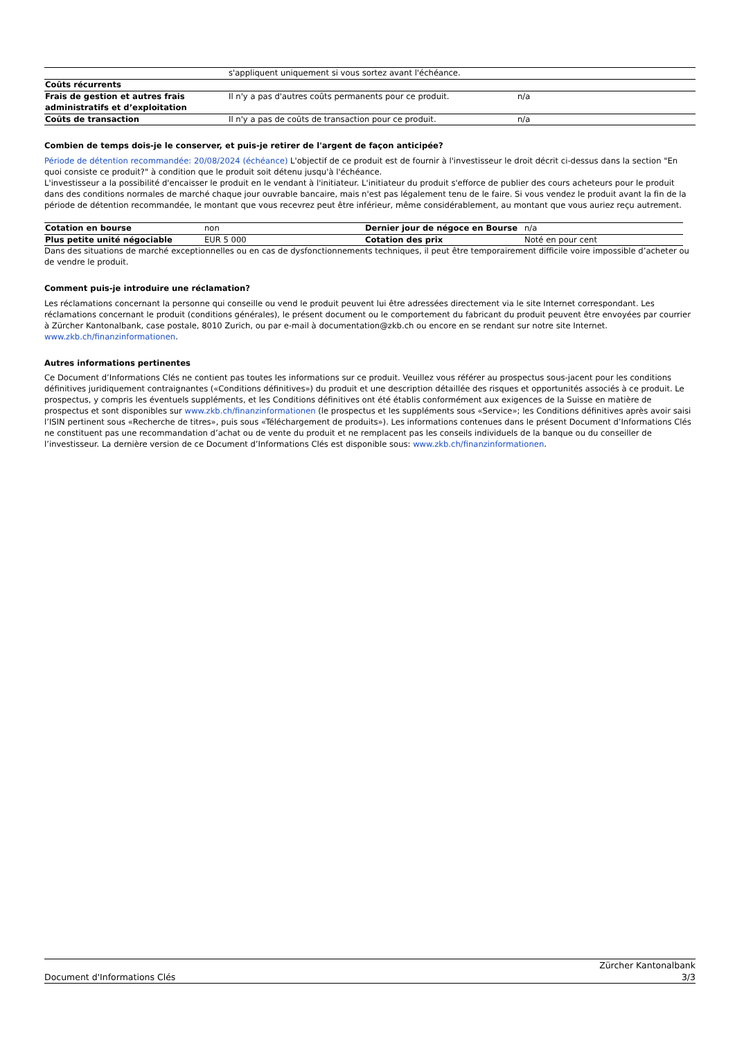| | s'appliquent uniquement si vous sortez avant l'échéance. | |
| Coûts récurrents | | |
| Frais de gestion et autres frais administratifs et d’exploitation | Il n'y a pas d'autres coûts permanents pour ce produit. | n/a |
| Coûts de transaction | Il n'y a pas de coûts de transaction pour ce produit. | n/a |
Combien de temps dois-je le conserver, et puis-je retirer de l'argent de façon anticipée?
Période de détention recommandée: 20/08/2024 (échéance) L'objectif de ce produit est de fournir à l'investisseur le droit décrit ci-dessus dans la section "En quoi consiste ce produit?" à condition que le produit soit détenu jusqu'à l'échéance.
L'investisseur a la possibilité d'encaisser le produit en le vendant à l'initiateur. L'initiateur du produit s'efforce de publier des cours acheteurs pour le produit dans des conditions normales de marché chaque jour ouvrable bancaire, mais n'est pas légalement tenu de le faire. Si vous vendez le produit avant la fin de la période de détention recommandée, le montant que vous recevrez peut être inférieur, même considérablement, au montant que vous auriez reçu autrement.
| Cotation en bourse | non | Dernier jour de négoce en Bourse | n/a |
| Plus petite unité négociable | EUR 5 000 | Cotation des prix | Noté en pour cent |
Dans des situations de marché exceptionnelles ou en cas de dysfonctionnements techniques, il peut être temporairement difficile voire impossible d’acheter ou de vendre le produit.
Comment puis-je introduire une réclamation?
Les réclamations concernant la personne qui conseille ou vend le produit peuvent lui être adressées directement via le site Internet correspondant. Les réclamations concernant le produit (conditions générales), le présent document ou le comportement du fabricant du produit peuvent être envoyées par courrier à Zürcher Kantonalbank, case postale, 8010 Zurich, ou par e-mail à documentation@zkb.ch ou encore en se rendant sur notre site Internet.
www.zkb.ch/finanzinformationen.
Autres informations pertinentes
Ce Document d’Informations Clés ne contient pas toutes les informations sur ce produit. Veuillez vous référer au prospectus sous-jacent pour les conditions définitives juridiquement contraignantes («Conditions définitives») du produit et une description détaillée des risques et opportunités associés à ce produit. Le prospectus, y compris les éventuels suppléments, et les Conditions définitives ont été établis conformément aux exigences de la Suisse en matière de prospectus et sont disponibles sur www.zkb.ch/finanzinformationen (le prospectus et les suppléments sous «Service»; les Conditions définitives après avoir saisi l’ISIN pertinent sous «Recherche de titres», puis sous «Téléchargement de produits»). Les informations contenues dans le présent Document d’Informations Clés ne constituent pas une recommandation d’achat ou de vente du produit et ne remplacent pas les conseils individuels de la banque ou du conseiller de l’investisseur. La dernière version de ce Document d’Informations Clés est disponible sous: www.zkb.ch/finanzinformationen.
Document d'Informations Clés Zürcher Kantonalbank
3/3